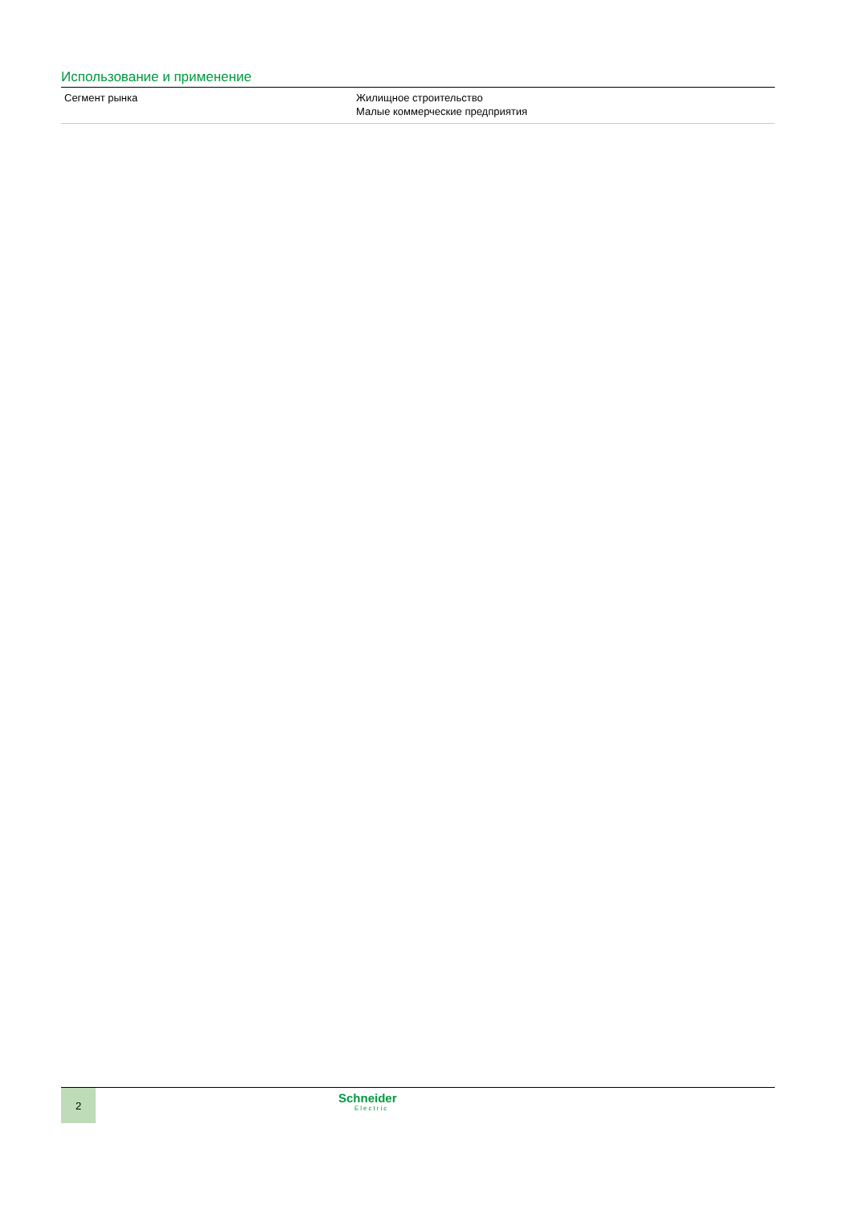Использование и применение
| Сегмент рынка | Жилищное строительство Малые коммерческие предприятия |
2
Schneider
Electric